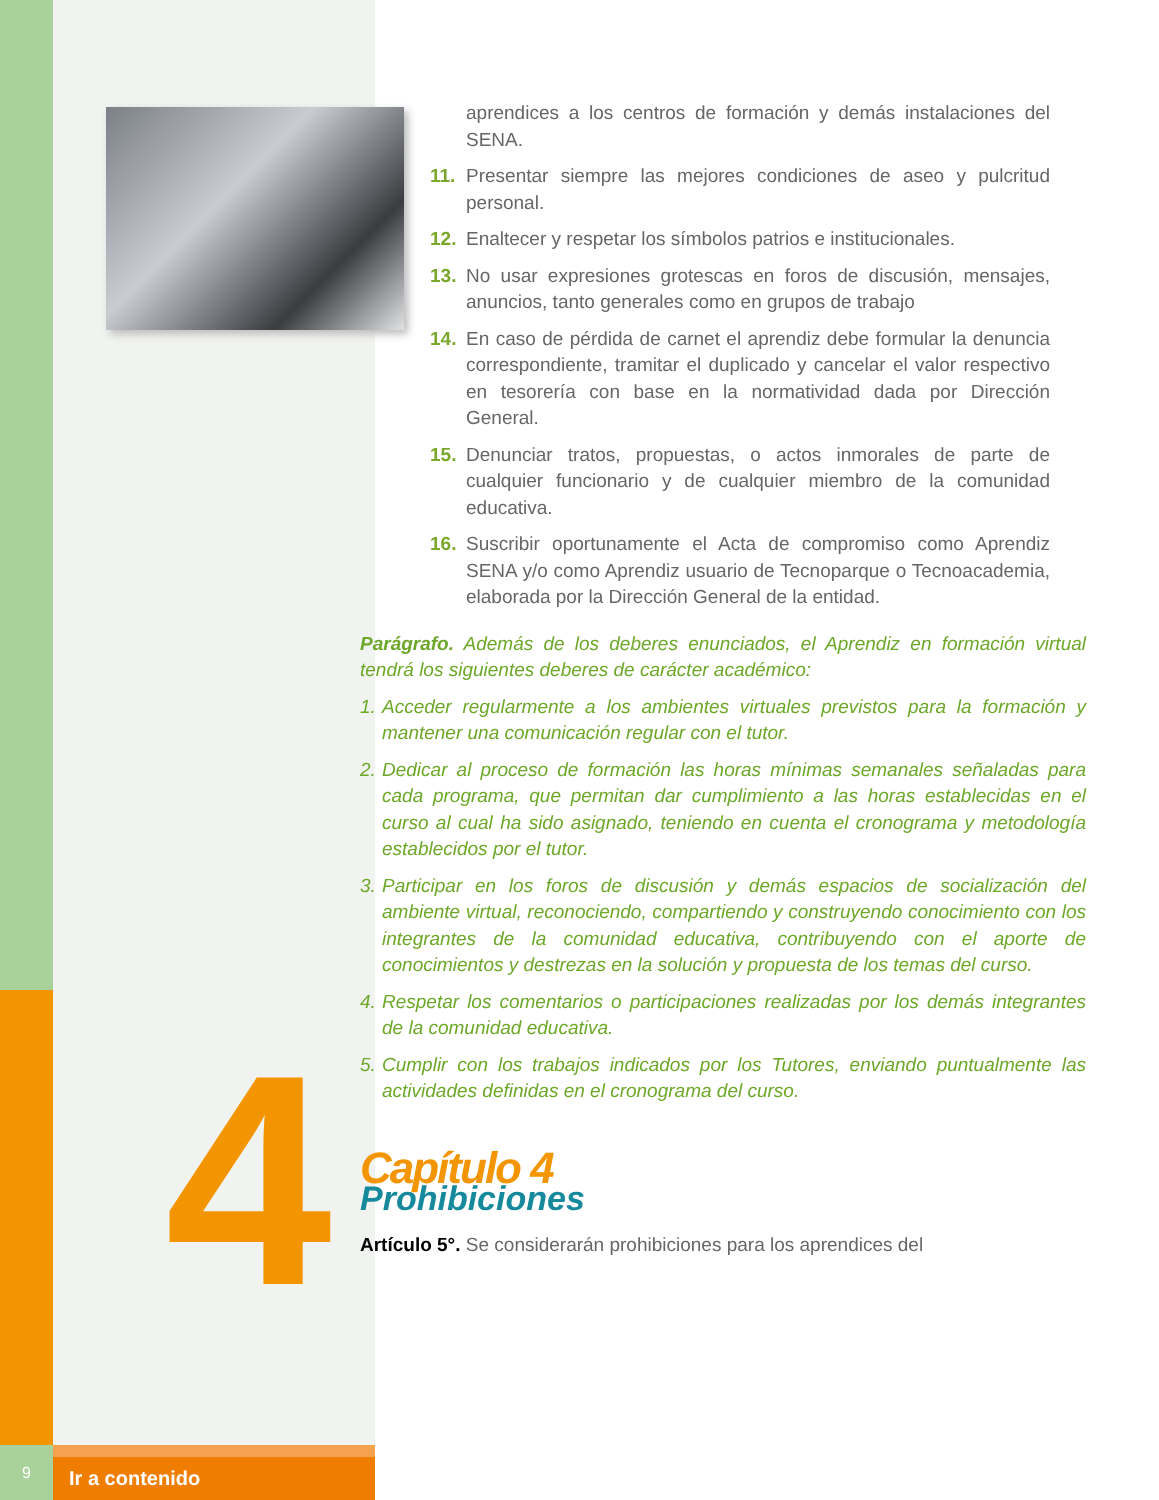4
9
Ir a contenido
aprendices a los centros de formación y demás instalaciones del SENA.
11. Presentar siempre las mejores condiciones de aseo y pulcritud personal.
12. Enaltecer y respetar los símbolos patrios e institucionales.
13. No usar expresiones grotescas en foros de discusión, mensajes, anuncios, tanto generales como en grupos de trabajo
14. En caso de pérdida de carnet el aprendiz debe formular la denuncia correspondiente, tramitar el duplicado y cancelar el valor respectivo en tesorería con base en la normatividad dada por Dirección General.
15. Denunciar tratos, propuestas, o actos inmorales de parte de cualquier funcionario y de cualquier miembro de la comunidad educativa.
16. Suscribir oportunamente el Acta de compromiso como Aprendiz SENA y/o como Aprendiz usuario de Tecnoparque o Tecnoacademia, elaborada por la Dirección General de la entidad.
Parágrafo. Además de los deberes enunciados, el Aprendiz en formación virtual tendrá los siguientes deberes de carácter académico:
1.
Acceder regularmente a los ambientes virtuales previstos para la formación y mantener una comunicación regular con el tutor.
2.
Dedicar al proceso de formación las horas mínimas semanales señaladas para cada programa, que permitan dar cumplimiento a las horas establecidas en el curso al cual ha sido asignado, teniendo en cuenta el cronograma y metodología establecidos por el tutor.
3.
Participar en los foros de discusión y demás espacios de socialización del ambiente virtual, reconociendo, compartiendo y construyendo conocimiento con los integrantes de la comunidad educativa, contribuyendo con el aporte de conocimientos y destrezas en la solución y propuesta de los temas del curso.
4.
Respetar los comentarios o participaciones realizadas por los demás integrantes de la comunidad educativa.
5.
Cumplir con los trabajos indicados por los Tutores, enviando puntualmente las actividades definidas en el cronograma del curso.
Capítulo 4
Prohibiciones
Artículo 5°. Se considerarán prohibiciones para los aprendices del